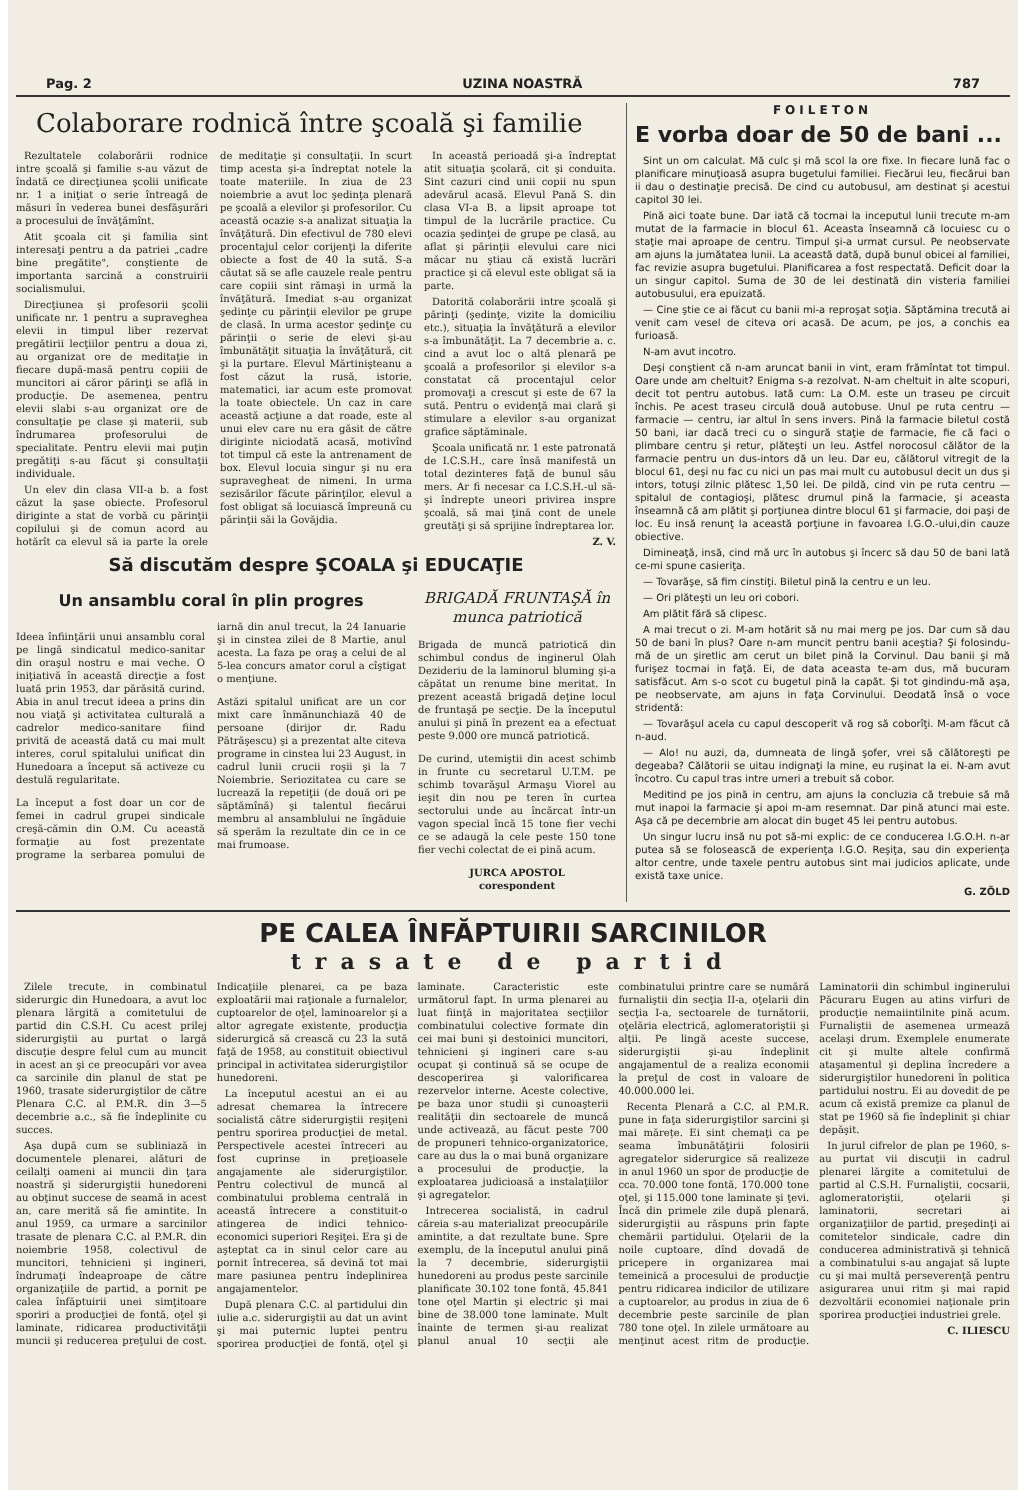Pag. 2 UZINA NOASTRĂ 787
Colaborare rodnică între şcoală şi familie
Rezultatele colaborării rodnice intre şcoală şi familie s-au văzut de îndată ce direcţiunea şcolii unificate nr. 1 a iniţiat o serie întreagă de măsuri în vederea bunei desfăşurări a procesului de învăţămînt.
Atit şcoala cit şi familia sint interesaţi pentru a da patriei „cadre bine pregătite", conştiente de importanta sarcină a construirii socialismului.
Direcţiunea şi profesorii şcolii unificate nr. 1 pentru a supraveghea elevii in timpul liber rezervat pregătirii lecţiilor pentru a doua zi, au organizat ore de meditaţie in fiecare după-masă pentru copiii de muncitori ai căror părinţi se află in producţie. De asemenea, pentru elevii slabi s-au organizat ore de consultaţie pe clase şi materii, sub îndrumarea profesorului de specialitate. Pentru elevii mai puţin pregătiţi s-au făcut şi consultaţii individuale.
Un elev din clasa VII-a b. a fost căzut la şase obiecte. Profesorul diriginte a stat de vorbă cu părinţii copilului şi de comun acord au hotărît ca elevul să ia parte la orele de meditaţie şi consultaţii. In scurt timp acesta şi-a îndreptat notele la toate materiile. In ziua de 23 noiembrie a avut loc şedinţa plenară pe şcoală a elevilor şi profesorilor. Cu această ocazie s-a analizat situaţia la învăţătură. Din efectivul de 780 elevi procentajul celor corijenţi la diferite obiecte a fost de 40 la sută. S-a căutat să se afle cauzele reale pentru care copiii sint rămaşi in urmă la învăţătură. Imediat s-au organizat şedinţe cu părinţii elevilor pe grupe de clasă. In urma acestor şedinţe cu părinţii o serie de elevi şi-au îmbunătăţit situaţia la învăţătură, cit şi la purtare. Elevul Mărtinişteanu a fost căzut la rusă, istorie, matematici, iar acum este promovat la toate obiectele. Un caz in care această acţiune a dat roade, este al unui elev care nu era găsit de către diriginte niciodată acasă, motivînd tot timpul că este la antrenament de box. Elevul locuia singur şi nu era supravegheat de nimeni. In urma sezisărilor făcute părinţilor, elevul a fost obligat să locuiască împreună cu părinţii săi la Govăjdia.
In această perioadă şi-a îndreptat atit situaţia şcolară, cit şi conduita. Sint cazuri cind unii copii nu spun adevărul acasă. Elevul Pană S. din clasa VI-a B. a lipsit aproape tot timpul de la lucrările practice. Cu ocazia şedinţei de grupe pe clasă, au aflat şi părinţii elevului care nici măcar nu ştiau că există lucrări practice şi că elevul este obligat să ia parte.
Datorită colaborării intre şcoală şi părinţi (şedinţe, vizite la domiciliu etc.), situaţia la învăţătură a elevilor s-a îmbunătăţit. La 7 decembrie a. c. cind a avut loc o altă plenară pe şcoală a profesorilor şi elevilor s-a constatat că procentajul celor promovaţi a crescut şi este de 67 la sută. Pentru o evidenţă mai clară şi stimulare a elevilor s-au organizat grafice săptăminale.
Şcoala unificată nr. 1 este patronată de I.C.S.H., care însă manifestă un total dezinteres faţă de bunul său mers. Ar fi necesar ca I.C.S.H.-ul să-şi îndrepte uneori privirea inspre şcoală, să mai ţină cont de unele greutăţi şi să sprijine îndreptarea lor.
Z. V.
Să discutăm despre ŞCOALA şi EDUCAŢIE
Un ansamblu coral în plin progres
Ideea înfiinţării unui ansamblu coral pe lingă sindicatul medico-sanitar din oraşul nostru e mai veche. O iniţiativă în această direcţie a fost luată prin 1953, dar părăsită curind. Abia in anul trecut ideea a prins din nou viaţă şi activitatea culturală a cadrelor medico-sanitare fiind privită de această dată cu mai mult interes, corul spitalului unificat din Hunedoara a început să activeze cu destulă regularitate.
La început a fost doar un cor de femei in cadrul grupei sindicale creşă-cămin din O.M. Cu această formaţie au fost prezentate programe la serbarea pomului de iarnă din anul trecut, la 24 Ianuarie şi in cinstea zilei de 8 Martie, anul acesta. La faza pe oraş a celui de al 5-lea concurs amator corul a cîştigat o menţiune.
Astăzi spitalul unificat are un cor mixt care înmănunchiază 40 de persoane (dirijor dr. Radu Pătrăşescu) şi a prezentat alte citeva programe in cinstea lui 23 August, in cadrul lunii crucii roşii şi la 7 Noiembrie. Seriozitatea cu care se lucrează la repetiţii (de două ori pe săptămînă) şi talentul fiecărui membru al ansamblului ne îngăduie să sperăm la rezultate din ce in ce mai frumoase.
BRIGADĂ FRUNTAŞĂ în munca patriotică
Brigada de muncă patriotică din schimbul condus de inginerul Olah Dezideriu de la laminorul bluming şi-a căpătat un renume bine meritat. In prezent această brigadă deţine locul de fruntaşă pe secţie. De la începutul anului şi pină în prezent ea a efectuat peste 9.000 ore muncă patriotică.
De curind, utemiştii din acest schimb in frunte cu secretarul U.T.M. pe schimb tovarăşul Armaşu Viorel au ieşit din nou pe teren în curtea sectorului unde au încărcat într-un vagon special încă 15 tone fier vechi ce se adaugă la cele peste 150 tone fier vechi colectat de ei pină acum.
JURCA APOSTOL
corespondent
FOILETON
E vorba doar de 50 de bani ...
Sint un om calculat. Mă culc şi mă scol la ore fixe. In fiecare lună fac o planificare minuţioasă asupra bugetului familiei. Fiecărui leu, fiecărui ban ii dau o destinaţie precisă. De cind cu autobusul, am destinat şi acestui capitol 30 lei.
Pină aici toate bune. Dar iată că tocmai la inceputul lunii trecute m-am mutat de la farmacie in blocul 61. Aceasta înseamnă că locuiesc cu o staţie mai aproape de centru. Timpul şi-a urmat cursul. Pe neobservate am ajuns la jumătatea lunii. La această dată, după bunul obicei al familiei, fac revizie asupra bugetului. Planificarea a fost respectată. Deficit doar la un singur capitol. Suma de 30 de lei destinată din visteria familiei autobusului, era epuizată.
— Cine ştie ce ai făcut cu banii mi-a reproşat soţia. Săptămina trecută ai venit cam vesel de citeva ori acasă. De acum, pe jos, a conchis ea furioasă.
N-am avut incotro.
Deşi conştient că n-am aruncat banii in vint, eram frămîntat tot timpul. Oare unde am cheltuit? Enigma s-a rezolvat. N-am cheltuit in alte scopuri, decit tot pentru autobus. Iată cum: La O.M. este un traseu pe circuit închis. Pe acest traseu circulă două autobuse. Unul pe ruta centru — farmacie — centru, iar altul în sens invers. Pină la farmacie biletul costă 50 bani, iar dacă treci cu o singură staţie de farmacie, fie că faci o plimbare centru şi retur, plăteşti un leu. Astfel norocosul călător de la farmacie pentru un dus-intors dă un leu. Dar eu, călătorul vitregit de la blocul 61, deşi nu fac cu nici un pas mai mult cu autobusul decit un dus şi intors, totuşi zilnic plătesc 1,50 lei. De pildă, cind vin pe ruta centru — spitalul de contagioşi, plătesc drumul pină la farmacie, şi aceasta înseamnă că am plătit şi porţiunea dintre blocul 61 şi farmacie, doi paşi de loc. Eu insă renunţ la această porţiune in favoarea I.G.O.-ului,din cauze obiective.
Dimineaţă, insă, cind mă urc în autobus şi încerc să dau 50 de bani lată ce-mi spune casieriţa.
— Tovarăşe, să fim cinstiţi. Biletul pină la centru e un leu.
— Ori plăteşti un leu ori cobori.
Am plătit fără să clipesc.
A mai trecut o zi. M-am hotărit să nu mai merg pe jos. Dar cum să dau 50 de bani în plus? Oare n-am muncit pentru banii aceştia? Şi folosindu-mă de un şiretlic am cerut un bilet pină la Corvinul. Dau banii şi mă furişez tocmai in faţă. Ei, de data aceasta te-am dus, mă bucuram satisfăcut. Am s-o scot cu bugetul pină la capăt. Şi tot gindindu-mă aşa, pe neobservate, am ajuns in faţa Corvinului. Deodată însă o voce stridentă:
— Tovarăşul acela cu capul descoperit vă rog să coborîţi. M-am făcut că n-aud.
— Alo! nu auzi, da, dumneata de lingă şofer, vrei să călătoreşti pe degeaba? Călătorii se uitau indignaţi la mine, eu ruşinat la ei. N-am avut încotro. Cu capul tras intre umeri a trebuit să cobor.
Meditind pe jos pină in centru, am ajuns la concluzia că trebuie să mă mut inapoi la farmacie şi apoi m-am resemnat. Dar pină atunci mai este. Aşa că pe decembrie am alocat din buget 45 lei pentru autobus.
Un singur lucru insă nu pot să-mi explic: de ce conducerea I.G.O.H. n-ar putea să se folosească de experienţa I.G.O. Reşiţa, sau din experienţa altor centre, unde taxele pentru autobus sint mai judicios aplicate, unde există taxe unice.
G. ZÖLD
PE CALEA ÎNFĂPTUIRII SARCINILOR
trasate de partid
Zilele trecute, in combinatul siderurgic din Hunedoara, a avut loc plenara lărgită a comitetului de partid din C.S.H. Cu acest prilej siderurgiştii au purtat o largă discuţie despre felul cum au muncit in acest an şi ce preocupări vor avea ca sarcinile din planul de stat pe 1960, trasate siderurgiştilor de către Plenara C.C. al P.M.R. din 3—5 decembrie a.c., să fie îndeplinite cu succes.
Aşa după cum se subliniază in documentele plenarei, alături de ceilalţi oameni ai muncii din ţara noastră şi siderurgiştii hunedoreni au obţinut succese de seamă in acest an, care merită să fie amintite. In anul 1959, ca urmare a sarcinilor trasate de plenara C.C. al P.M.R. din noiembrie 1958, colectivul de muncitori, tehnicieni şi ingineri, îndrumaţi îndeaproape de către organizaţiile de partid, a pornit pe calea înfăptuirii unei simţitoare sporiri a producţiei de fontă, oţel şi laminate, ridicarea productivităţii muncii şi reducerea preţului de cost. Indicaţiile plenarei, ca pe baza exploatării mai raţionale a furnalelor, cuptoarelor de oţel, laminoarelor şi a altor agregate existente, producţia siderurgică să crească cu 23 la sută faţă de 1958, au constituit obiectivul principal in activitatea siderurgiştilor hunedoreni.
La începutul acestui an ei au adresat chemarea la întrecere socialistă către siderurgiştii reşiţeni pentru sporirea producţiei de metal. Perspectivele acestei întreceri au fost cuprinse in preţioasele angajamente ale siderurgiştilor. Pentru colectivul de muncă al combinatului problema centrală in această întrecere a constituit-o atingerea de indici tehnico-economici superiori Reşiţei. Era şi de aşteptat ca in sinul celor care au pornit întrecerea, să devină tot mai mare pasiunea pentru îndeplinirea angajamentelor.
După plenara C.C. al partidului din iulie a.c. siderurgiştii au dat un avint şi mai puternic luptei pentru sporirea producţiei de fontă, oţel şi laminate. Caracteristic este următorul fapt. In urma plenarei au luat fiinţă in majoritatea secţiilor combinatului colective formate din cei mai buni şi destoinici muncitori, tehnicieni şi ingineri care s-au ocupat şi continuă să se ocupe de descoperirea şi valorificarea rezervelor interne. Aceste colective, pe baza unor studii şi cunoaşterii realităţii din sectoarele de muncă unde activează, au făcut peste 700 de propuneri tehnico-organizatorice, care au dus la o mai bună organizare a procesului de producţie, la exploatarea judicioasă a instalaţiilor şi agregatelor.
Intrecerea socialistă, in cadrul căreia s-au materializat preocupările amintite, a dat rezultate bune. Spre exemplu, de la începutul anului pină la 7 decembrie, siderurgiştii hunedoreni au produs peste sarcinile planificate 30.102 tone fontă, 45.841 tone oţel Martin şi electric şi mai bine de 38.000 tone laminate. Mult înainte de termen şi-au realizat planul anual 10 secţii ale combinatului printre care se numără furnaliştii din secţia II-a, oţelarii din secţia I-a, sectoarele de turnătorii, oţelăria electrică, aglomeratoriştii şi alţii. Pe lingă aceste succese, siderurgiştii şi-au îndeplinit angajamentul de a realiza economii la preţul de cost in valoare de 40.000.000 lei.
Recenta Plenară a C.C. al P.M.R. pune in faţa siderurgiştilor sarcini şi mai mărețe. Ei sint chemaţi ca pe seama îmbunătăţirii folosirii agregatelor siderurgice să realizeze in anul 1960 un spor de producţie de cca. 70.000 tone fontă, 170.000 tone oţel, şi 115.000 tone laminate şi ţevi. Încă din primele zile după plenară, siderurgiştii au răspuns prin fapte chemării partidului. Oţelarii de la noile cuptoare, dînd dovadă de pricepere in organizarea mai temeinică a procesului de producţie pentru ridicarea indicilor de utilizare a cuptoarelor, au produs in ziua de 6 decembrie peste sarcinile de plan 780 tone oţel. In zilele următoare au menţinut acest ritm de producţie. Laminatorii din schimbul inginerului Păcuraru Eugen au atins virfuri de producţie nemaiintilnite pină acum. Furnaliştii de asemenea urmează acelaşi drum. Exemplele enumerate cit şi multe altele confirmă ataşamentul şi deplina încredere a siderurgiştilor hunedoreni în politica partidului nostru. Ei au dovedit de pe acum că există premize ca planul de stat pe 1960 să fie îndeplinit şi chiar depăşit.
In jurul cifrelor de plan pe 1960, s-au purtat vii discuţii in cadrul plenarei lărgite a comitetului de partid al C.S.H. Furnaliştii, cocsarii, aglomeratoriştii, oţelarii şi laminatorii, secretari ai organizaţiilor de partid, preşedinţi ai comitetelor sindicale, cadre din conducerea administrativă şi tehnică a combinatului s-au angajat să lupte cu şi mai multă perseverenţă pentru asigurarea unui ritm şi mai rapid dezvoltării economiei naţionale prin sporirea producţiei industriei grele.
C. ILIESCU